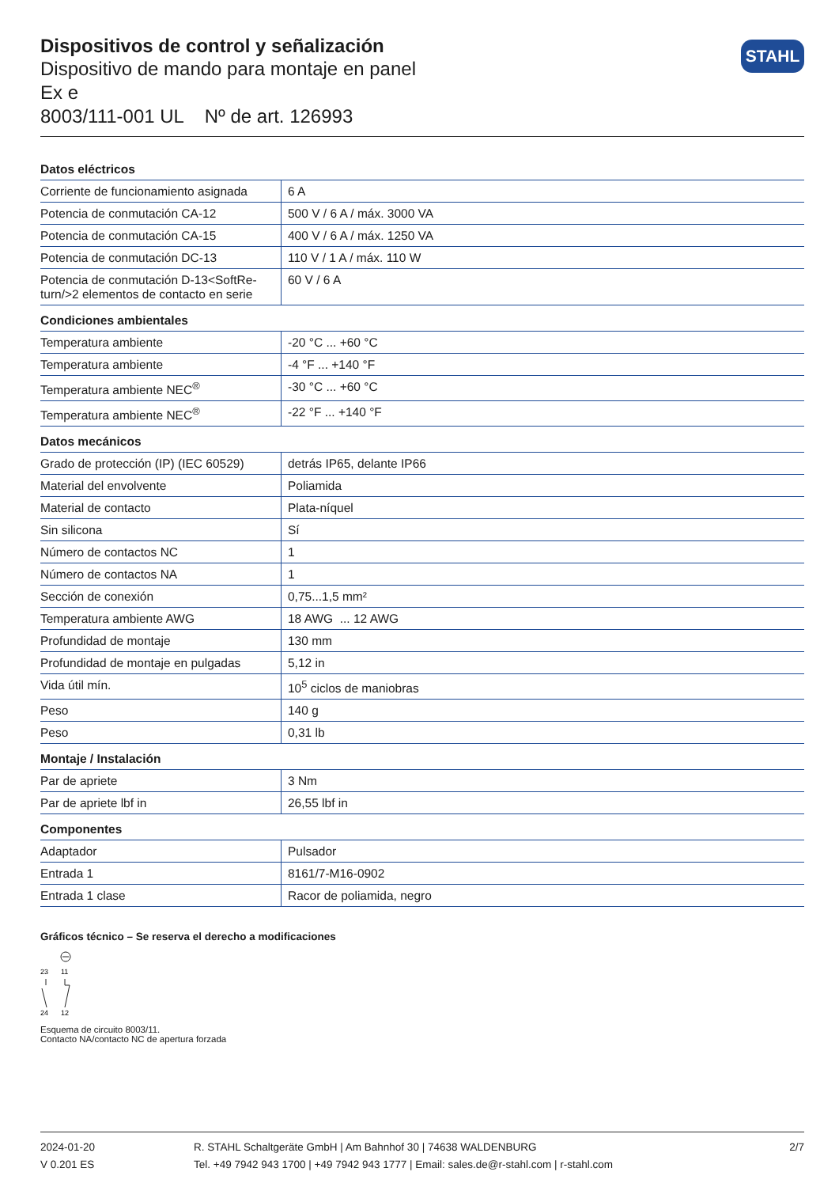STAHL
Dispositivos de control y señalización
Dispositivo de mando para montaje en panel
Ex e
8003/111-001 UL Nº de art. 126993
| Datos eléctricos | |
| Corriente de funcionamiento asignada | 6 A |
| Potencia de conmutación CA-12 | 500 V / 6 A / máx. 3000 VA |
| Potencia de conmutación CA-15 | 400 V / 6 A / máx. 1250 VA |
| Potencia de conmutación DC-13 | 110 V / 1 A / máx. 110 W |
| Potencia de conmutación D-13<SoftRe- turn/>2 elementos de contacto en serie | 60 V / 6 A |
| Condiciones ambientales | |
| Temperatura ambiente | -20 °C ... +60 °C |
| Temperatura ambiente | -4 °F ... +140 °F |
| Temperatura ambiente NEC<sup>®</sup> | -30 °C ... +60 °C |
| Temperatura ambiente NEC<sup>®</sup> | -22 °F ... +140 °F |
| Datos mecánicos | |
| Grado de protección (IP) (IEC 60529) | detrás IP65, delante IP66 |
| Material del envolvente | Poliamida |
| Material de contacto | Plata-níquel |
| Sin silicona | Sí |
| Número de contactos NC | 1 |
| Número de contactos NA | 1 |
| Sección de conexión | 0,75...1,5 mm² |
| Temperatura ambiente AWG | 18 AWG ... 12 AWG |
| Profundidad de montaje | 130 mm |
| Profundidad de montaje en pulgadas | 5,12 in |
| Vida útil mín. | 10<sup>5</sup> ciclos de maniobras |
| Peso | 140 g |
| Peso | 0,31 lb |
| Montaje / Instalación | |
| Par de apriete | 3 Nm |
| Par de apriete lbf in | 26,55 lbf in |
| Componentes | |
| Adaptador | Pulsador |
| Entrada 1 | 8161/7-M16-0902 |
| Entrada 1 clase | Racor de poliamida, negro |
Gráficos técnico – Se reserva el derecho a modificaciones
23
11
24
12
Esquema de circuito 8003/11.
Contacto NA/contacto NC de apertura forzada
2024-01-20
V 0.201 ES
R. STAHL Schaltgeräte GmbH | Am Bahnhof 30 | 74638 WALDENBURG
Tel. +49 7942 943 1700 | +49 7942 943 1777 | Email: sales.de@r-stahl.com | r-stahl.com
2/7